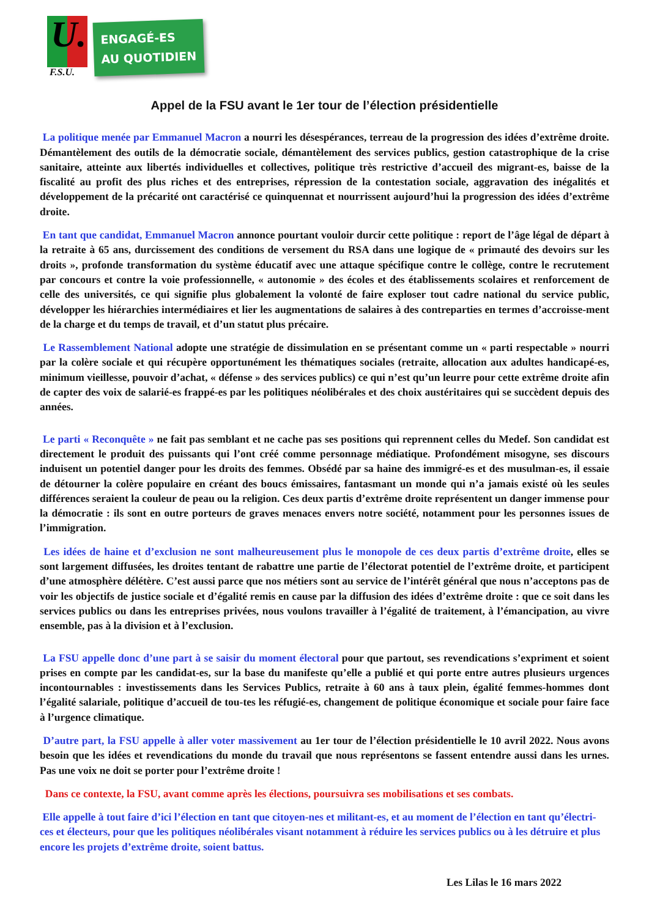U.
F.S.U.
ENGAGÉ-ES
AU QUOTIDIEN
Appel de la FSU avant le 1er tour de l’élection présidentielle
La politique menée par Emmanuel Macron a nourri les désespérances, terreau de la progression des idées d’extrême droite. Démantèlement des outils de la démocratie sociale, démantèlement des services publics, gestion catastrophique de la crise sanitaire, atteinte aux libertés individuelles et collectives, politique très restrictive d’accueil des migrant-es, baisse de la fiscalité au profit des plus riches et des entreprises, répression de la contestation sociale, aggravation des inégalités et développement de la précarité ont caractérisé ce quinquennat et nourrissent aujourd’hui la progression des idées d’extrême droite.
En tant que candidat, Emmanuel Macron annonce pourtant vouloir durcir cette politique : report de l’âge légal de départ à la retraite à 65 ans, durcissement des conditions de versement du RSA dans une logique de « primauté des devoirs sur les droits », profonde transformation du système éducatif avec une attaque spécifique contre le collège, contre le recrutement par concours et contre la voie professionnelle, « autonomie » des écoles et des établissements scolaires et renforcement de celle des universités, ce qui signifie plus globalement la volonté de faire exploser tout cadre national du service public, développer les hiérarchies intermédiaires et lier les augmentations de salaires à des contreparties en termes d’accroisse-ment de la charge et du temps de travail, et d’un statut plus précaire.
Le Rassemblement National adopte une stratégie de dissimulation en se présentant comme un « parti respectable » nourri par la colère sociale et qui récupère opportunément les thématiques sociales (retraite, allocation aux adultes handicapé-es, minimum vieillesse, pouvoir d’achat, « défense » des services publics) ce qui n’est qu’un leurre pour cette extrême droite afin de capter des voix de salarié-es frappé-es par les politiques néolibérales et des choix austéritaires qui se succèdent depuis des années.
Le parti « Reconquête » ne fait pas semblant et ne cache pas ses positions qui reprennent celles du Medef. Son candidat est directement le produit des puissants qui l’ont créé comme personnage médiatique. Profondément misogyne, ses discours induisent un potentiel danger pour les droits des femmes. Obsédé par sa haine des immigré-es et des musulman-es, il essaie de détourner la colère populaire en créant des boucs émissaires, fantasmant un monde qui n’a jamais existé où les seules différences seraient la couleur de peau ou la religion. Ces deux partis d’extrême droite représentent un danger immense pour la démocratie : ils sont en outre porteurs de graves menaces envers notre société, notamment pour les personnes issues de l’immigration.
Les idées de haine et d’exclusion ne sont malheureusement plus le monopole de ces deux partis d’extrême droite, elles se sont largement diffusées, les droites tentant de rabattre une partie de l’électorat potentiel de l’extrême droite, et participent d’une atmosphère délétère. C’est aussi parce que nos métiers sont au service de l’intérêt général que nous n’acceptons pas de voir les objectifs de justice sociale et d’égalité remis en cause par la diffusion des idées d’extrême droite : que ce soit dans les services publics ou dans les entreprises privées, nous voulons travailler à l’égalité de traitement, à l’émancipation, au vivre ensemble, pas à la division et à l’exclusion.
La FSU appelle donc d’une part à se saisir du moment électoral pour que partout, ses revendications s’expriment et soient prises en compte par les candidat-es, sur la base du manifeste qu’elle a publié et qui porte entre autres plusieurs urgences incontournables : investissements dans les Services Publics, retraite à 60 ans à taux plein, égalité femmes-hommes dont l’égalité salariale, politique d’accueil de tou-tes les réfugié-es, changement de politique économique et sociale pour faire face à l’urgence climatique.
D’autre part, la FSU appelle à aller voter massivement au 1er tour de l’élection présidentielle le 10 avril 2022. Nous avons besoin que les idées et revendications du monde du travail que nous représentons se fassent entendre aussi dans les urnes. Pas une voix ne doit se porter pour l’extrême droite !
Dans ce contexte, la FSU, avant comme après les élections, poursuivra ses mobilisations et ses combats.
Elle appelle à tout faire d’ici l’élection en tant que citoyen-nes et militant-es, et au moment de l’élection en tant qu’électri-ces et électeurs, pour que les politiques néolibérales visant notamment à réduire les services publics ou à les détruire et plus encore les projets d’extrême droite, soient battus.
Les Lilas le 16 mars 2022